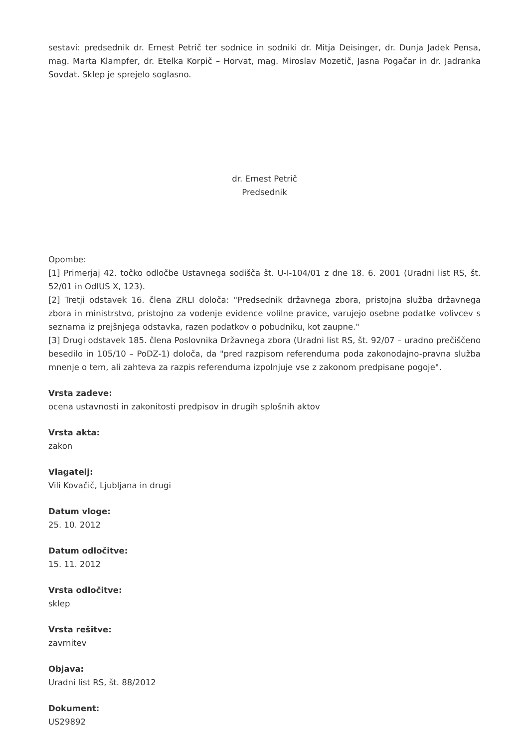sestavi: predsednik dr. Ernest Petrič ter sodnice in sodniki dr. Mitja Deisinger, dr. Dunja Jadek Pensa, mag. Marta Klampfer, dr. Etelka Korpič – Horvat, mag. Miroslav Mozetič, Jasna Pogačar in dr. Jadranka Sovdat. Sklep je sprejelo soglasno.
dr. Ernest Petrič
Predsednik
Opombe:
[1] Primerjaj 42. točko odločbe Ustavnega sodišča št. U-I-104/01 z dne 18. 6. 2001 (Uradni list RS, št. 52/01 in OdlUS X, 123).
[2] Tretji odstavek 16. člena ZRLI določa: "Predsednik državnega zbora, pristojna služba državnega zbora in ministrstvo, pristojno za vodenje evidence volilne pravice, varujejo osebne podatke volivcev s seznama iz prejšnjega odstavka, razen podatkov o pobudniku, kot zaupne."
[3] Drugi odstavek 185. člena Poslovnika Državnega zbora (Uradni list RS, št. 92/07 – uradno prečiščeno besedilo in 105/10 – PoDZ-1) določa, da "pred razpisom referenduma poda zakonodajno-pravna služba mnenje o tem, ali zahteva za razpis referenduma izpolnjuje vse z zakonom predpisane pogoje".
Vrsta zadeve:
ocena ustavnosti in zakonitosti predpisov in drugih splošnih aktov
Vrsta akta:
zakon
Vlagatelj:
Vili Kovačič, Ljubljana in drugi
Datum vloge:
25. 10. 2012
Datum odločitve:
15. 11. 2012
Vrsta odločitve:
sklep
Vrsta rešitve:
zavrnitev
Objava:
Uradni list RS, št. 88/2012
Dokument:
US29892